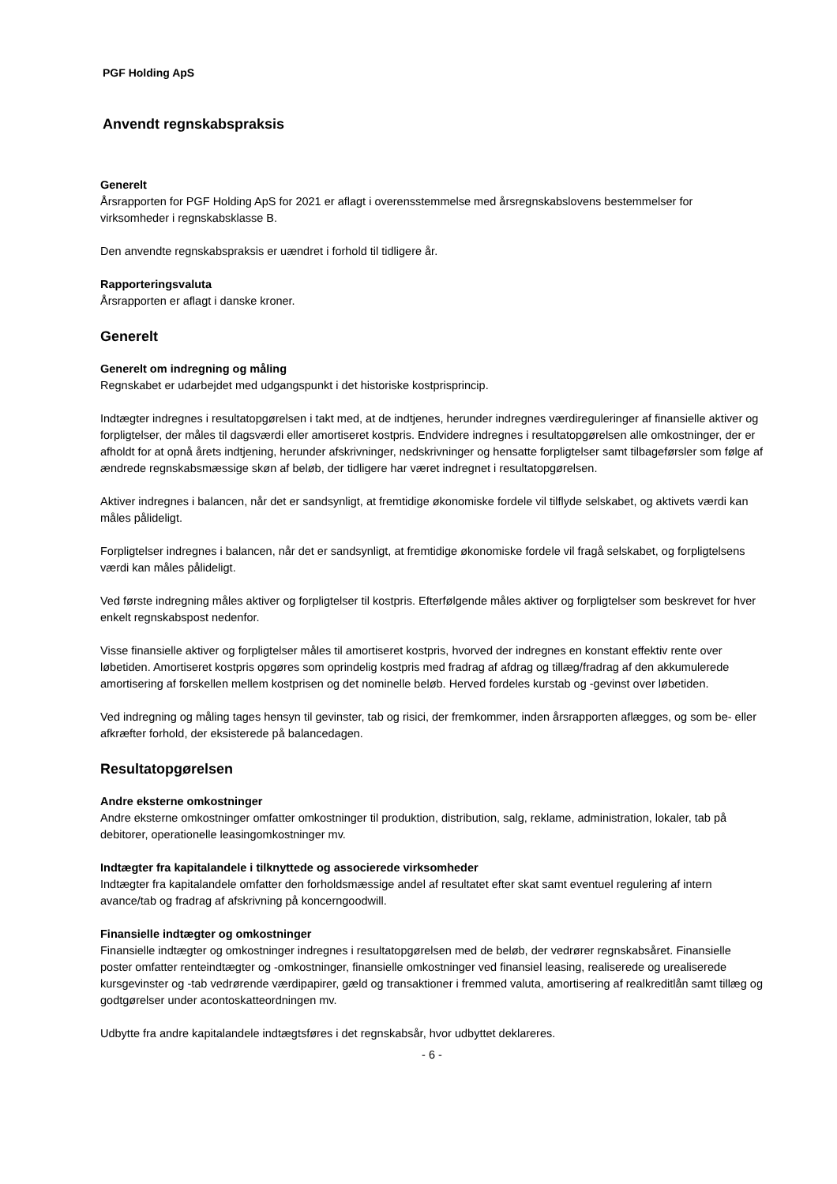PGF Holding ApS
Anvendt regnskabspraksis
Generelt
Årsrapporten for PGF Holding ApS for 2021 er aflagt i overensstemmelse med årsregnskabslovens bestemmelser for virksomheder i regnskabsklasse B.
Den anvendte regnskabspraksis er uændret i forhold til tidligere år.
Rapporteringsvaluta
Årsrapporten er aflagt i danske kroner.
Generelt
Generelt om indregning og måling
Regnskabet er udarbejdet med udgangspunkt i det historiske kostprisprincip.
Indtægter indregnes i resultatopgørelsen i takt med, at de indtjenes, herunder indregnes værdireguleringer af finansielle aktiver og forpligtelser, der måles til dagsværdi eller amortiseret kostpris. Endvidere indregnes i resultatopgørelsen alle omkostninger, der er afholdt for at opnå årets indtjening, herunder afskrivninger, nedskrivninger og hensatte forpligtelser samt tilbageførsler som følge af ændrede regnskabsmæssige skøn af beløb, der tidligere har været indregnet i resultatopgørelsen.
Aktiver indregnes i balancen, når det er sandsynligt, at fremtidige økonomiske fordele vil tilflyde selskabet, og aktivets værdi kan måles pålideligt.
Forpligtelser indregnes i balancen, når det er sandsynligt, at fremtidige økonomiske fordele vil fragå selskabet, og forpligtelsens værdi kan måles pålideligt.
Ved første indregning måles aktiver og forpligtelser til kostpris. Efterfølgende måles aktiver og forpligtelser som beskrevet for hver enkelt regnskabspost nedenfor.
Visse finansielle aktiver og forpligtelser måles til amortiseret kostpris, hvorved der indregnes en konstant effektiv rente over løbetiden. Amortiseret kostpris opgøres som oprindelig kostpris med fradrag af afdrag og tillæg/fradrag af den akkumulerede amortisering af forskellen mellem kostprisen og det nominelle beløb. Herved fordeles kurstab og -gevinst over løbetiden.
Ved indregning og måling tages hensyn til gevinster, tab og risici, der fremkommer, inden årsrapporten aflægges, og som be- eller afkræfter forhold, der eksisterede på balancedagen.
Resultatopgørelsen
Andre eksterne omkostninger
Andre eksterne omkostninger omfatter omkostninger til produktion, distribution, salg, reklame, administration, lokaler, tab på debitorer, operationelle leasingomkostninger mv.
Indtægter fra kapitalandele i tilknyttede og associerede virksomheder
Indtægter fra kapitalandele omfatter den forholdsmæssige andel af resultatet efter skat samt eventuel regulering af intern avance/tab og fradrag af afskrivning på koncerngoodwill.
Finansielle indtægter og omkostninger
Finansielle indtægter og omkostninger indregnes i resultatopgørelsen med de beløb, der vedrører regnskabsåret. Finansielle poster omfatter renteindtægter og -omkostninger, finansielle omkostninger ved finansiel leasing, realiserede og urealiserede kursgevinster og -tab vedrørende værdipapirer, gæld og transaktioner i fremmed valuta, amortisering af realkreditlån samt tillæg og godtgørelser under acontoskatteordningen mv.
Udbytte fra andre kapitalandele indtægtsføres i det regnskabsår, hvor udbyttet deklareres.
- 6 -